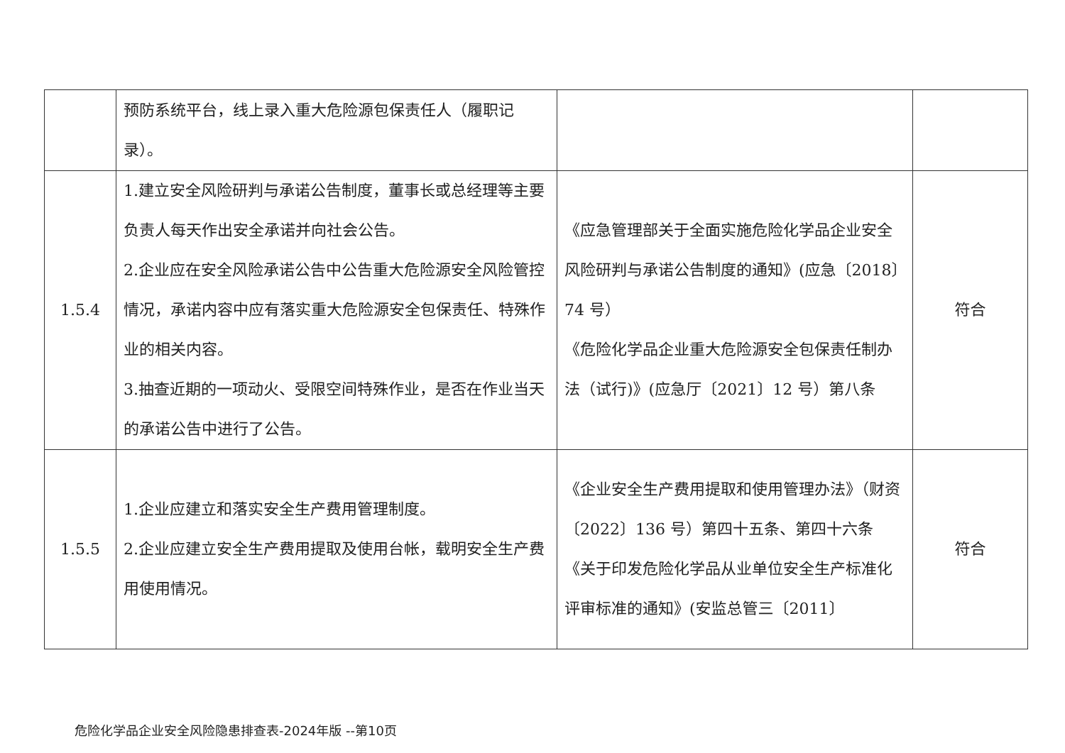| | 预防系统平台，线上录入重大危险源包保责任人（履职记录）。 | | |
| 1.5.4 | 1.建立安全风险研判与承诺公告制度，董事长或总经理等主要负责人每天作出安全承诺并向社会公告。 2.企业应在安全风险承诺公告中公告重大危险源安全风险管控情况，承诺内容中应有落实重大危险源安全包保责任、特殊作业的相关内容。 3.抽查近期的一项动火、受限空间特殊作业，是否在作业当天的承诺公告中进行了公告。 | 《应急管理部关于全面实施危险化学品企业安全风险研判与承诺公告制度的通知》(应急〔2018〕74 号） 《危险化学品企业重大危险源安全包保责任制办法（试行)》(应急厅〔2021〕12 号）第八条 | 符合 |
| 1.5.5 | 1.企业应建立和落实安全生产费用管理制度。 2.企业应建立安全生产费用提取及使用台帐，载明安全生产费用使用情况。 | 《企业安全生产费用提取和使用管理办法》（财资〔2022〕136 号）第四十五条、第四十六条 《关于印发危险化学品从业单位安全生产标准化评审标准的通知》(安监总管三〔2011〕 | 符合 |
危险化学品企业安全风险隐患排查表-2024年版 --第10页